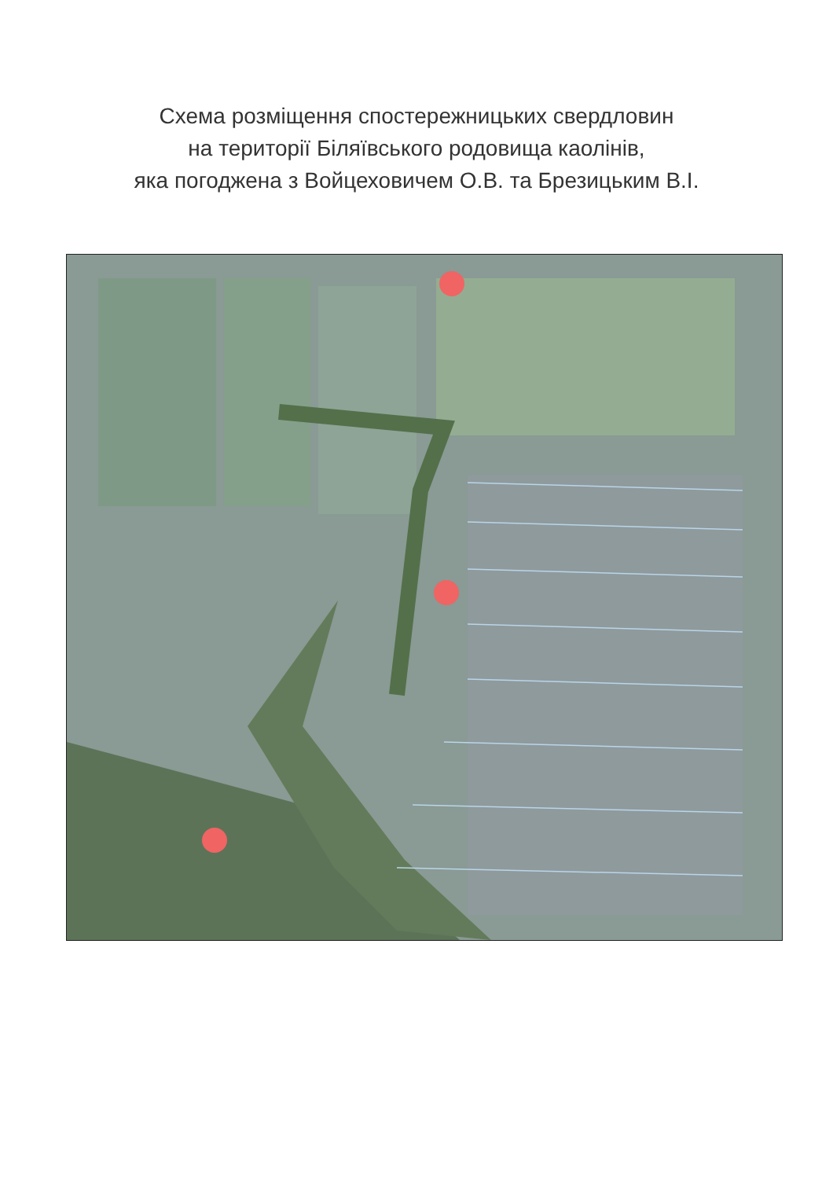Схема розміщення спостережницьких свердловин
на території Біляївського родовища каолінів,
яка погоджена з Войцеховичем О.В. та Брезицьким В.І.